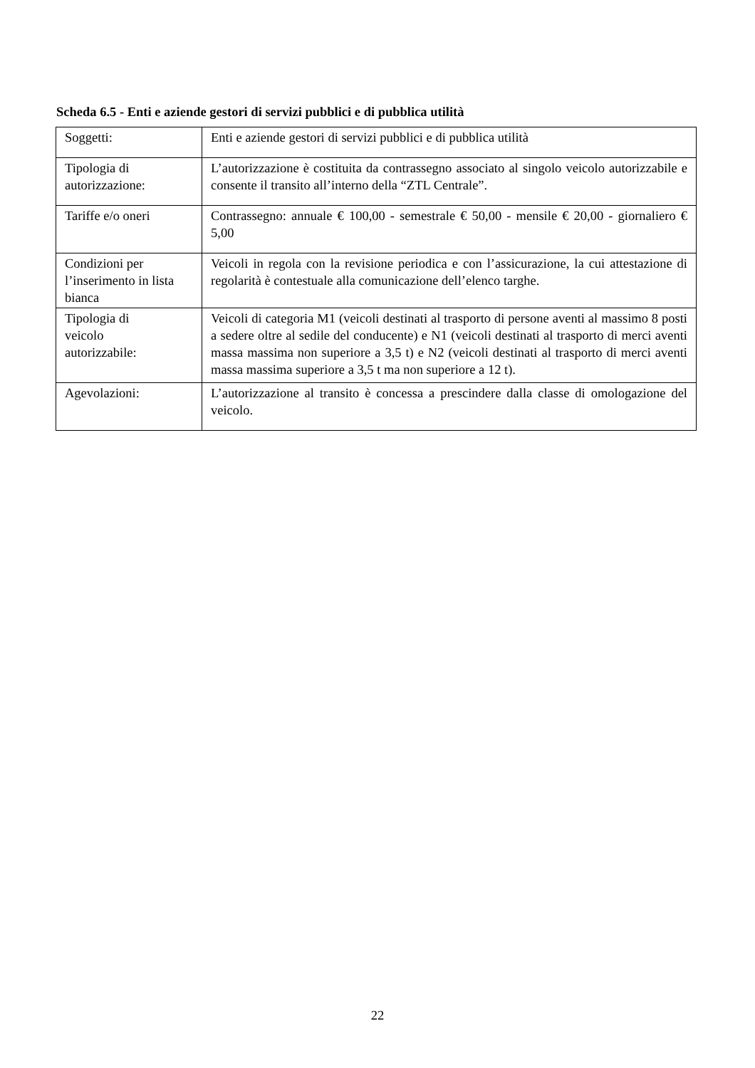Scheda 6.5 - Enti e aziende gestori di servizi pubblici e di pubblica utilità
| Soggetti: | Enti e aziende gestori di servizi pubblici e di pubblica utilità |
| Tipologia di autorizzazione: | L’autorizzazione è costituita da contrassegno associato al singolo veicolo autorizzabile e consente il transito all’interno della “ZTL Centrale”. |
| Tariffe e/o oneri | Contrassegno: annuale € 100,00 - semestrale € 50,00 - mensile € 20,00 - giornaliero € 5,00 |
| Condizioni per l’inserimento in lista bianca | Veicoli in regola con la revisione periodica e con l’assicurazione, la cui attestazione di regolarità è contestuale alla comunicazione dell’elenco targhe. |
| Tipologia di veicolo autorizzabile: | Veicoli di categoria M1 (veicoli destinati al trasporto di persone aventi al massimo 8 posti a sedere oltre al sedile del conducente) e N1 (veicoli destinati al trasporto di merci aventi massa massima non superiore a 3,5 t) e N2 (veicoli destinati al trasporto di merci aventi massa massima superiore a 3,5 t ma non superiore a 12 t). |
| Agevolazioni: | L’autorizzazione al transito è concessa a prescindere dalla classe di omologazione del veicolo. |
22